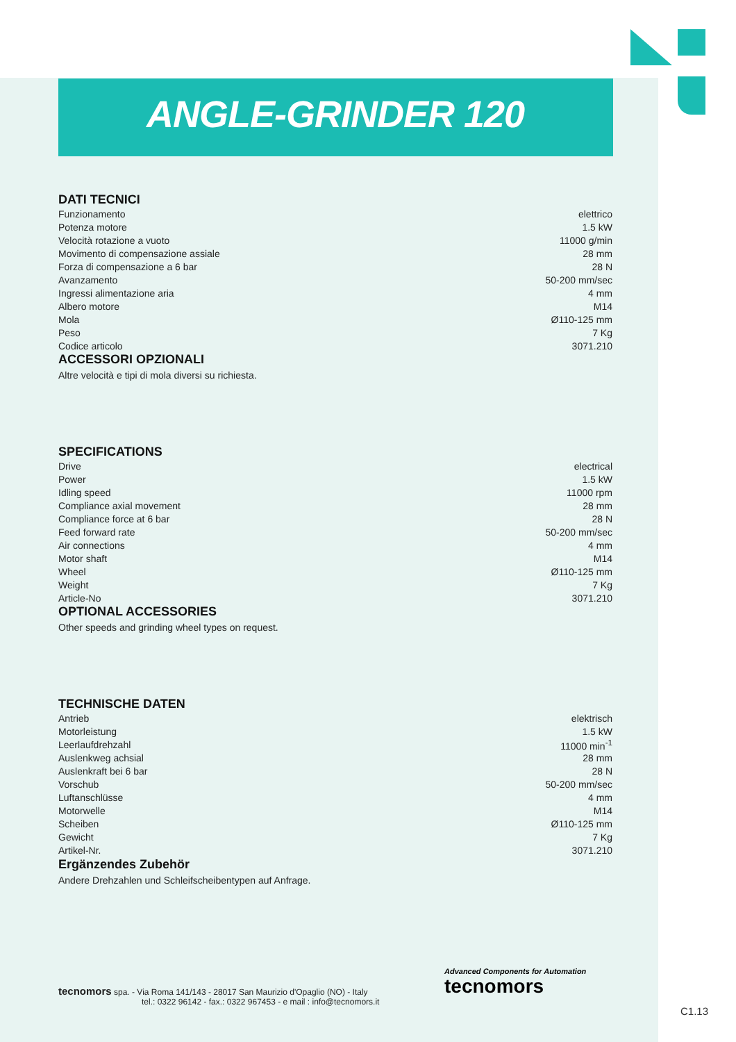ANGLE-GRINDER 120
DATI TECNICI
| Funzionamento | elettrico |
| Potenza motore | 1.5 kW |
| Velocità rotazione a vuoto | 11000 g/min |
| Movimento di compensazione assiale | 28 mm |
| Forza di compensazione a 6 bar | 28 N |
| Avanzamento | 50-200 mm/sec |
| Ingressi alimentazione aria | 4 mm |
| Albero motore | M14 |
| Mola | Ø110-125 mm |
| Peso | 7 Kg |
| Codice articolo | 3071.210 |
ACCESSORI OPZIONALI
Altre velocità e tipi di mola diversi su richiesta.
SPECIFICATIONS
| Drive | electrical |
| Power | 1.5 kW |
| Idling speed | 11000 rpm |
| Compliance axial movement | 28 mm |
| Compliance force at 6 bar | 28 N |
| Feed forward rate | 50-200 mm/sec |
| Air connections | 4 mm |
| Motor shaft | M14 |
| Wheel | Ø110-125 mm |
| Weight | 7 Kg |
| Article-No | 3071.210 |
OPTIONAL ACCESSORIES
Other speeds and grinding wheel types on request.
TECHNISCHE DATEN
| Antrieb | elektrisch |
| Motorleistung | 1.5 kW |
| Leerlaufdrehzahl | 11000 min<sup>-1</sup> |
| Auslenkweg achsial | 28 mm |
| Auslenkraft bei 6 bar | 28 N |
| Vorschub | 50-200 mm/sec |
| Luftanschlüsse | 4 mm |
| Motorwelle | M14 |
| Scheiben | Ø110-125 mm |
| Gewicht | 7 Kg |
| Artikel-Nr. | 3071.210 |
Ergänzendes Zubehör
Andere Drehzahlen und Schleifscheibentypen auf Anfrage.
tecnomors spa. - Via Roma 141/143 - 28017 San Maurizio d'Opaglio (NO) - Italy
tel.: 0322 96142 - fax.: 0322 967453 - e mail : info@tecnomors.it
Advanced Components for Automation
tecnomors
C1.13